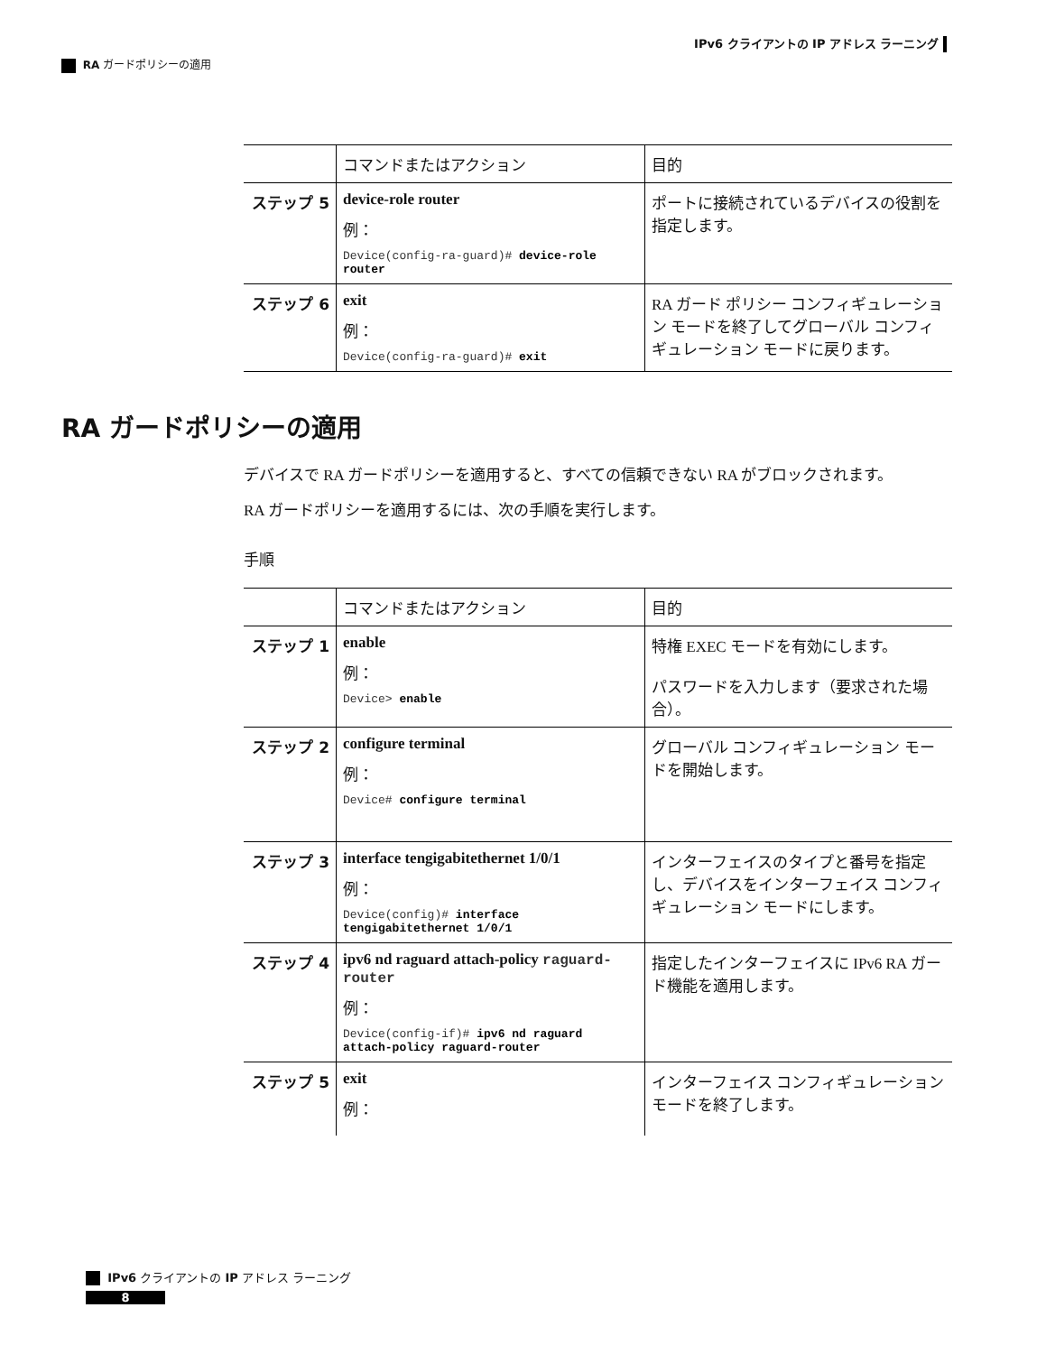IPv6 クライアントの IP アドレス ラーニング
RA ガードポリシーの適用
| | コマンドまたはアクション | 目的 |
| --- | --- | --- |
| ステップ 5 | device-role router 例： Device(config-ra-guard)# device-role router | ポートに接続されているデバイスの役割を指定します。 |
| ステップ 6 | exit 例： Device(config-ra-guard)# exit | RA ガード ポリシー コンフィギュレーション モードを終了してグローバル コンフィギュレーション モードに戻ります。 |
RA ガードポリシーの適用
デバイスで RA ガードポリシーを適用すると、すべての信頼できない RA がブロックされます。
RA ガードポリシーを適用するには、次の手順を実行します。
手順
| | コマンドまたはアクション | 目的 |
| --- | --- | --- |
| ステップ 1 | enable 例： Device> enable | 特権 EXEC モードを有効にします。 パスワードを入力します（要求された場合）。 |
| ステップ 2 | configure terminal 例： Device# configure terminal | グローバル コンフィギュレーション モードを開始します。 |
| ステップ 3 | interface tengigabitethernet 1/0/1 例： Device(config)# interface tengigabitethernet 1/0/1 | インターフェイスのタイプと番号を指定し、デバイスをインターフェイス コンフィギュレーション モードにします。 |
| ステップ 4 | ipv6 nd raguard attach-policy raguard-router 例： Device(config-if)# ipv6 nd raguard attach-policy raguard-router | 指定したインターフェイスに IPv6 RA ガード機能を適用します。 |
| ステップ 5 | exit 例： | インターフェイス コンフィギュレーション モードを終了します。 |
IPv6 クライアントの IP アドレス ラーニング
8